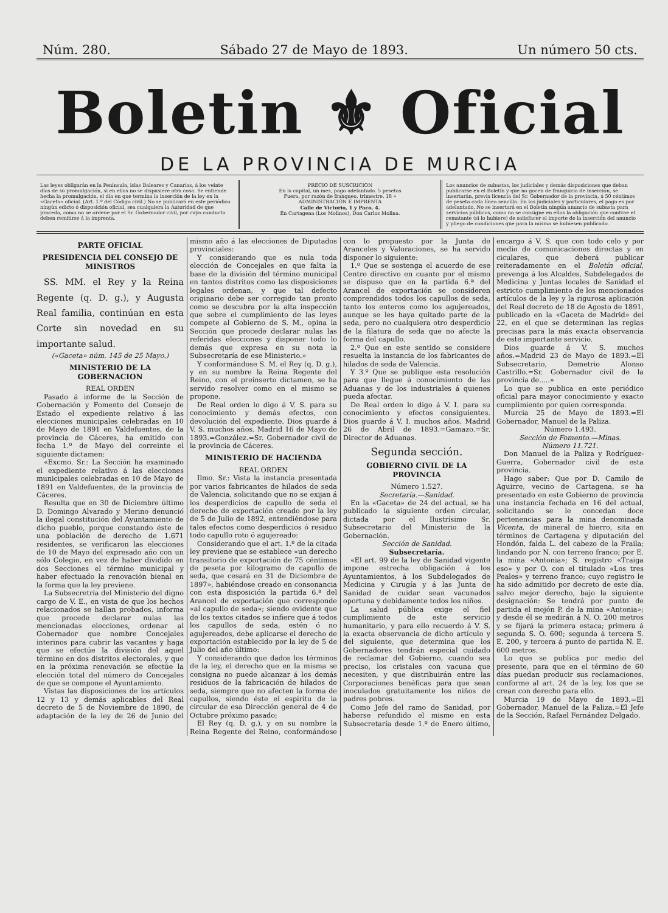Núm. 280. Sábado 27 de Mayo de 1893. Un número 50 cts.
Boletin ⚜ Oficial
DE LA PROVINCIA DE MURCIA
Las leyes obligarán en la Península, islas Baleares y Canarias, á los veinte días de su promulgación, si en ellas no se dispusiere otra cosa. Se entiende hecha la promulgación, el día en que termina la inserción de la ley en la «Gaceta» oficial. (Art. 1.º del Código civil.) No se publicará en este periódico ningún edicto ó disposición oficial, sea cualquiera la Autoridad de que proceda, como no se ordene por el Sr. Gobernador civil, por cuyo conducto deben remitirse á la imprenta.
PRECIO DE SUSCRICION
En la capital, un mes, pago adelantado. 5 pesetas
Fuera, por razón de franqueo, trimestre. 18 »
ADMINISTRACIÓN É IMPRENTA
Calle de Victorio, 1 y Paco, 4.
En Cartagena (Los Molinos), Don Carlos Molina.
Los anuncios de subastas, los judiciales y demás disposiciones que deban publicarse en el Boletín y que no gocen de franquicia de inserción, se insertarán, previa licencia del Sr. Gobernador de la provincia, á 50 céntimos de peseta cada línea sencilla. En los judiciales y particulares, el pago es por adelantado. No se insertará en el Boletín ningún anuncio de subasta para servicios públicos, como no se consigne en ellos la obligación que contrae el rematante (si lo hubiere) de satisfacer el importe de la inserción del anuncio y pliego de condiciones que para la misma se hubiesen publicado.
PARTE OFICIAL
PRESIDENCIA DEL CONSEJO DE MINISTROS
SS. MM. el Rey y la Reina Regente (q. D. g.), y Augusta Real familia, continúan en esta Corte sin novedad en su importante salud.
(«Gaceta» núm. 145 de 25 Mayo.)
MINISTERIO DE LA GOBERNACION
REAL ORDEN
Pasado á informe de la Sección de Gobernación y Fomento del Consejo de Estado el expediente relativo á las elecciones municipales celebradas en 10 de Mayo de 1891 en Valdefuentes, de la provincia de Cáceres, ha emitido con fecha 1.º de Mayo del correinte el siguiente dictamen:
«Excmo. Sr.: La Sección ha examinado el expediente relativo á las elecciones municipales celebradas en 10 de Mayo de 1891 en Valdefuentes, de la provincia de Cáceres.
Resulta que en 30 de Diciembre último D. Domingo Alvarado y Merino denunció la ilegal constitución del Ayuntamiento de dicho pueblo, porque constando éste de una población de derecho de 1.671 residentes, se verificaron las elecciones de 10 de Mayo del expresado año con un sólo Colegio, en vez de haber dividido en dos Secciones el término municipal y haber efectuado la renovación bienal en la forma que la ley previene.
La Subsecretría del Ministerio del digno cargo de V. E., en vista de que los hechos relacionados se hallan probados, informa que procede declarar nulas las mencionadas elecciones, ordenar al Gobernador que nombre Concejales interinos para cubrir las vacantes y haga que se efectúe la división del aquel término en dos distritos electorales, y que en la próxima renovación se efectúe la elección total del número de Concejales de que se compone el Ayuntamiento.
Vistas las disposiciones de los artículos 12 y 13 y demás aplicables del Real decreto de 5 de Noviembre de 1890, de adaptación de la ley de 26 de Junio del mismo año á las elecciones de Diputados provinciales:
Y considerando que es nula toda elección de Concejales en que falta la base de la división del término municipal en tantos distritos como las disposiciones legales ordenan, y que tal defecto originario debe ser corregido tan pronto como se descubra por la alta inspección que sobre el cumplimiento de las leyes compete al Gobierno de S. M., opina la Sección que procede declarar nulas las referidas elecciones y disponer todo lo demás que expresa en su nota la Subsecretaría de ese Ministerio.»
Y conformándose S. M. el Rey (q. D. g.), y en su nombre la Reina Regente del Reino, con el preinserto dictamen, se ha servido resolver como en el mismo se propone.
De Real orden lo digo á V. S. para su conocimiento y demás efectos, con devolución del expediente. Dios guarde á V. S. muchos años. Madrid 16 de Mayo de 1893.=González.=Sr. Gobernador civil de la provincia de Cáceres.
MINISTERIO DE HACIENDA
REAL ORDEN
Ilmo. Sr.: Vista la instancia presentada por varios fabricantes de hilados de seda de Valencia, solicitando que no se exijan á los desperdicios de capullo de seda el derecho de exportación creado por la ley de 5 de Julio de 1892, entendiéndose para tales efectos como desperdicios ó residuo todo capullo roto ó agujereado:
Considerando que el art. 1.º de la citada ley previene que se establece «un derecho transitorio de exportación de 75 céntimos de peseta por kilogramo de capullo de seda, que cesará en 31 de Diciembre de 1897», habiéndose creado en consonancia con esta disposición la partida 6.ª del Arancel de exportación que corresponde «al capullo de seda»; siendo evidente que de los textos citados se infiere que á todos los capullos de seda, estén ó no agujereados, debe aplicarse el derecho de exportación establecido por la ley de 5 de Julio del año último:
Y considerando que dados los términos de la ley, el derecho que en la misma se consigna no puede alcanzar á los demás residuos de la fabricación de hilados de seda, siempre que no afecten la forma de capullos, siendo éste el espíritu de la circular de esa Dirección general de 4 de Octubre próximo pasado;
El Rey (q. D. g.), y en su nombre la Reina Regente del Reino, conformándose con lo propuesto por la Junta de Aranceles y Valoraciones, se ha servido disponer lo siguiente:
1.º Que se sostenga el acuerdo de ese Centro directivo en cuanto por el mismo se dispuso que en la partida 6.ª del Arancel de exportación se consideren comprendidos todos los capullos de seda, tanto los enteros como los agujereados, aunque se les haya quitado parte de la seda, pero no cualquiera otro desperdicio de la filatura de seda que no afecte la forma del capullo.
2.º Que en este sentido se considere resuelta la instancia de los fabricantes de hilados de seda de Valencia.
Y 3.º Que se publique esta resolución para que llegue á conocimiento de las Aduanas y de los industriales á quienes pueda afectar.
De Real orden lo digo á V. I. para su conocimiento y efectos consiguientes. Dios guarde á V. I. muchos años. Madrid 26 de Abril de 1893.=Gamazo.=Sr. Director de Aduanas.
Segunda sección.
GOBIERNO CIVIL DE LA PROVINCIA
Número 1.527.
Secretaría.—Sanidad.
En la «Gaceta» de 24 del actual, se ha publicado la siguiente orden circular, dictada por el Ilustrísimo Sr. Subsecretario del Ministerio de la Gobernación.
Sección de Sanidad.
Subsecretaría.
«El art. 99 de la ley de Sanidad vigente impone estrecha obligación á los Ayuntamientos, á los Subdelegados de Medicina y Cirugía y á las Junta de Sanidad de cuidar sean vacunados oportuna y debidamente todos los niños.
La salud pública exige el fiel cumplimiento de este servicio humanitario, y para ello recuerdo á V. S. la exacta observancia de dicho artículo y del siguiente, que determina que los Gobernadores tendrán especial cuidado de reclamar del Gobierno, cuando sea preciso, los cristales con vacuna que necesiten, y que distribuirán entre las Corporaciones benéficas para que sean inoculados gratuitamente los niños de padres pobres.
Como Jefe del ramo de Sanidad, por haberse refundido el mismo en esta Subsecretaría desde 1.º de Enero último, encargo á V. S. que con todo celo y por medio de comunicaciones directas y en ciculares, que deberá publicar reiteradamente en el Boletín oficial, prevenga á los Alcaldes, Subdelegados de Medicina y Juntas locales de Sanidad el estricto cumplimiento de los mencionados artículos de la ley y la rigurosa aplicación del Real decreto de 18 de Agosto de 1891, publicado en la «Gaceta de Madrid» del 22, en el que se determinan las reglas precisas para la más exacta observancia de este importante servicio.
Dios guarde á V. S. muchos años.=Madrid 23 de Mayo de 1893.=El Subsecretario, Demetrio Alonso Castrillo.=Sr. Gobernador civil de la provincia de.....»
Lo que se publica en este periódico oficial para mayor conocimiento y exacto cumplimiento por quien corresponda.
Murcia 25 de Mayo de 1893.=El Gobernador, Manuel de la Paliza.
Número 1.493.
Sección de Fomento.—Minas.
Número 11.721.
Don Manuel de la Paliza y Rodríguez-Guerra, Gobernador civil de esta provincia.
Hago saber: Que por D. Camilo de Aguirre, vecino de Cartagena, se ha presentado en este Gobierno de provincia una instancia fechada en 16 del actual, solicitando se le concedan doce pertenencias para la mina denominada Vicenta, de mineral de hierro, sita en términos de Cartagena y diputación del Hondón, falda L. del cabezo de la Fraila; lindando por N. con terreno franco; por E. la mina «Antonia»; S. registro «Traiga eso» y por O. con el titulado «Los tres Peales» y terreno franco; cuyo registro le ha sido admitido por decreto de este día, salvo mejor derecho, bajo la siguiente designación: Se tendrá por punto de partida el mojón P. de la mina «Antonia»; y desde él se medirán á N. O. 200 metros y se fijará la primera estaca; primera á segunda S. O. 600; segunda á tercera S. E. 200, y tercera á punto de partida N. E. 600 metros.
Lo que se publica por medio del presente, para que en el término de 60 días puedan producir sus reclamaciones, conforme al art. 24 de la ley, los que se crean con derecho para ello.
Murcia 19 de Mayo de 1893.=El Gobernador, Manuel de la Paliza.=El Jefe de la Sección, Rafael Fernández Delgado.